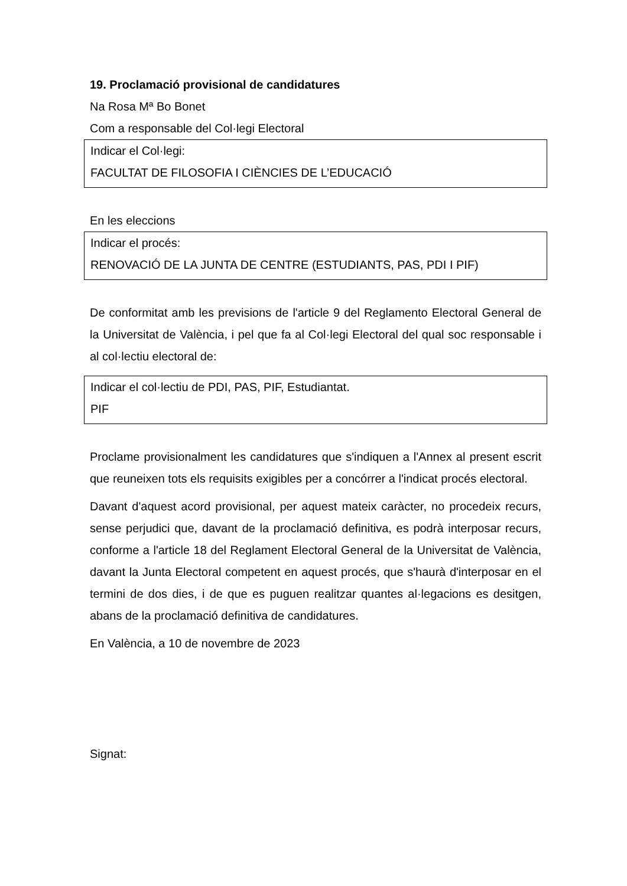19. Proclamació provisional de candidatures
Na Rosa Mª Bo Bonet
Com a responsable del Col·legi Electoral
Indicar el Col·legi:
FACULTAT DE FILOSOFIA I CIÈNCIES DE L’EDUCACIÓ
En les eleccions
Indicar el procés:
RENOVACIÓ DE LA JUNTA DE CENTRE (ESTUDIANTS, PAS, PDI I PIF)
De conformitat amb les previsions de l'article 9 del Reglamento Electoral General de la Universitat de València, i pel que fa al Col·legi Electoral del qual soc responsable i al col·lectiu electoral de:
Indicar el col·lectiu de PDI, PAS, PIF, Estudiantat.
PIF
Proclame provisionalment les candidatures que s'indiquen a l'Annex al present escrit que reuneixen tots els requisits exigibles per a concórrer a l'indicat procés electoral.
Davant d'aquest acord provisional, per aquest mateix caràcter, no procedeix recurs, sense perjudici que, davant de la proclamació definitiva, es podrà interposar recurs, conforme a l'article 18 del Reglament Electoral General de la Universitat de València, davant la Junta Electoral competent en aquest procés, que s'haurà d'interposar en el termini de dos dies, i de que es puguen realitzar quantes al·legacions es desitgen, abans de la proclamació definitiva de candidatures.
En València, a 10 de novembre de 2023
Signat: